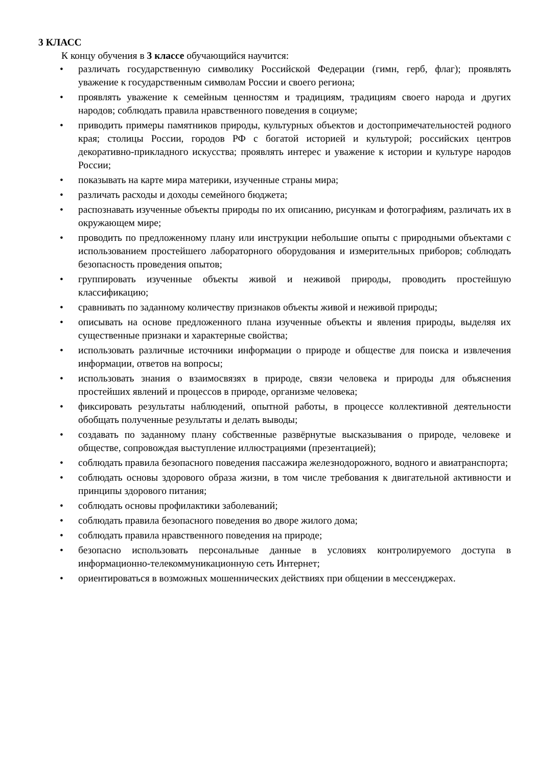3 КЛАСС
К концу обучения в 3 классе обучающийся научится:
• различать государственную символику Российской Федерации (гимн, герб, флаг); проявлять уважение к государственным символам России и своего региона;
• проявлять уважение к семейным ценностям и традициям, традициям своего народа и других народов; соблюдать правила нравственного поведения в социуме;
• приводить примеры памятников природы, культурных объектов и достопримечательностей родного края; столицы России, городов РФ с богатой историей и культурой; российских центров декоративно-прикладного искусства; проявлять интерес и уважение к истории и культуре народов России;
• показывать на карте мира материки, изученные страны мира;
• различать расходы и доходы семейного бюджета;
• распознавать изученные объекты природы по их описанию, рисункам и фотографиям, различать их в окружающем мире;
• проводить по предложенному плану или инструкции небольшие опыты с природными объектами с использованием простейшего лабораторного оборудования и измерительных приборов; соблюдать безопасность проведения опытов;
• группировать изученные объекты живой и неживой природы, проводить простейшую классификацию;
• сравнивать по заданному количеству признаков объекты живой и неживой природы;
• описывать на основе предложенного плана изученные объекты и явления природы, выделяя их существенные признаки и характерные свойства;
• использовать различные источники информации о природе и обществе для поиска и извлечения информации, ответов на вопросы;
• использовать знания о взаимосвязях в природе, связи человека и природы для объяснения простейших явлений и процессов в природе, организме человека;
• фиксировать результаты наблюдений, опытной работы, в процессе коллективной деятельности обобщать полученные результаты и делать выводы;
• создавать по заданному плану собственные развёрнутые высказывания о природе, человеке и обществе, сопровождая выступление иллюстрациями (презентацией);
• соблюдать правила безопасного поведения пассажира железнодорожного, водного и авиатранспорта;
• соблюдать основы здорового образа жизни, в том числе требования к двигательной активности и принципы здорового питания;
• соблюдать основы профилактики заболеваний;
• соблюдать правила безопасного поведения во дворе жилого дома;
• соблюдать правила нравственного поведения на природе;
• безопасно использовать персональные данные в условиях контролируемого доступа в информационно-телекоммуникационную сеть Интернет;
• ориентироваться в возможных мошеннических действиях при общении в мессенджерах.